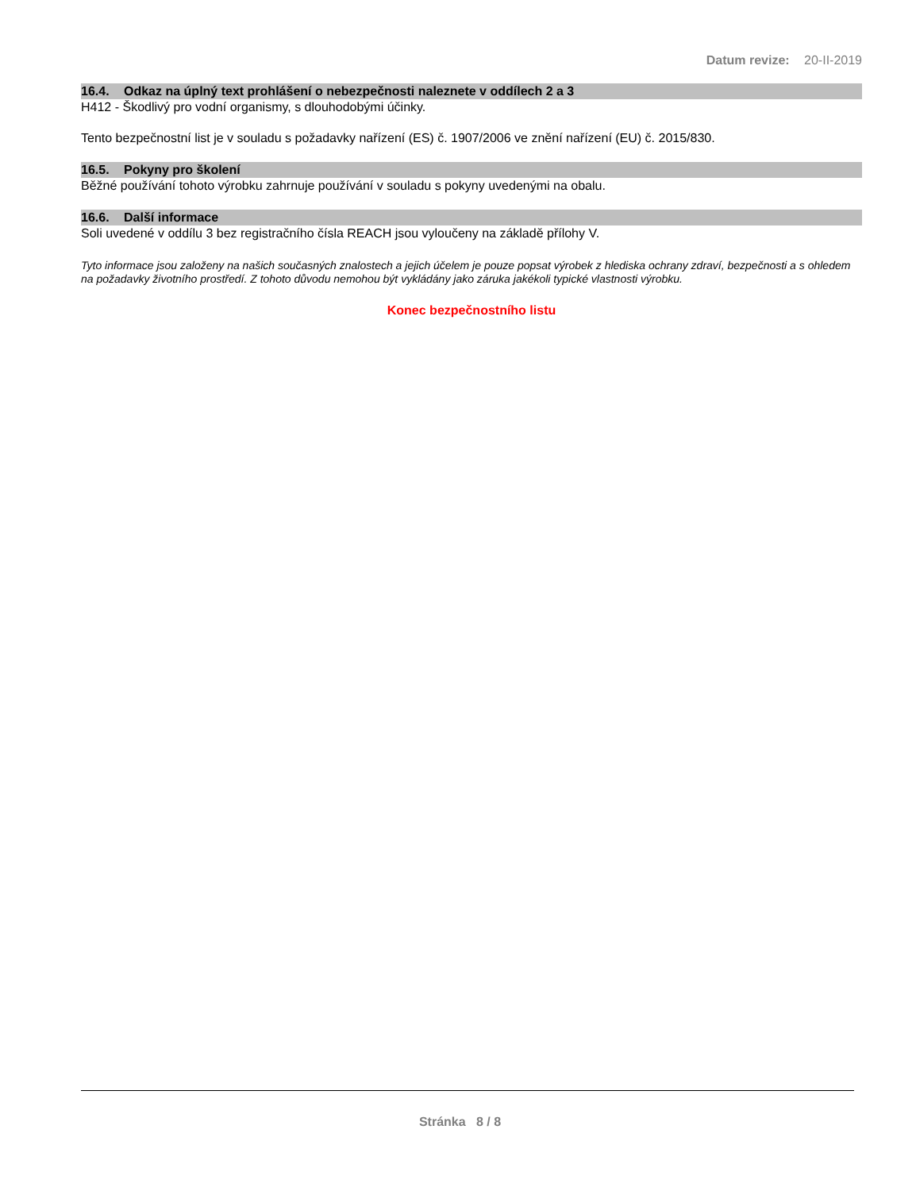Datum revize: 20-II-2019
16.4. Odkaz na úplný text prohlášení o nebezpečnosti naleznete v oddílech 2 a 3
H412 - Škodlivý pro vodní organismy, s dlouhodobými účinky.
Tento bezpečnostní list je v souladu s požadavky nařízení (ES) č. 1907/2006 ve znění nařízení (EU) č. 2015/830.
16.5. Pokyny pro školení
Běžné používání tohoto výrobku zahrnuje používání v souladu s pokyny uvedenými na obalu.
16.6. Další informace
Soli uvedené v oddílu 3 bez registračního čísla REACH jsou vyloučeny na základě přílohy V.
Tyto informace jsou založeny na našich současných znalostech a jejich účelem je pouze popsat výrobek z hlediska ochrany zdraví, bezpečnosti a s ohledem na požadavky životního prostředí. Z tohoto důvodu nemohou být vykládány jako záruka jakékoli typické vlastnosti výrobku.
Konec bezpečnostního listu
Stránka 8 / 8